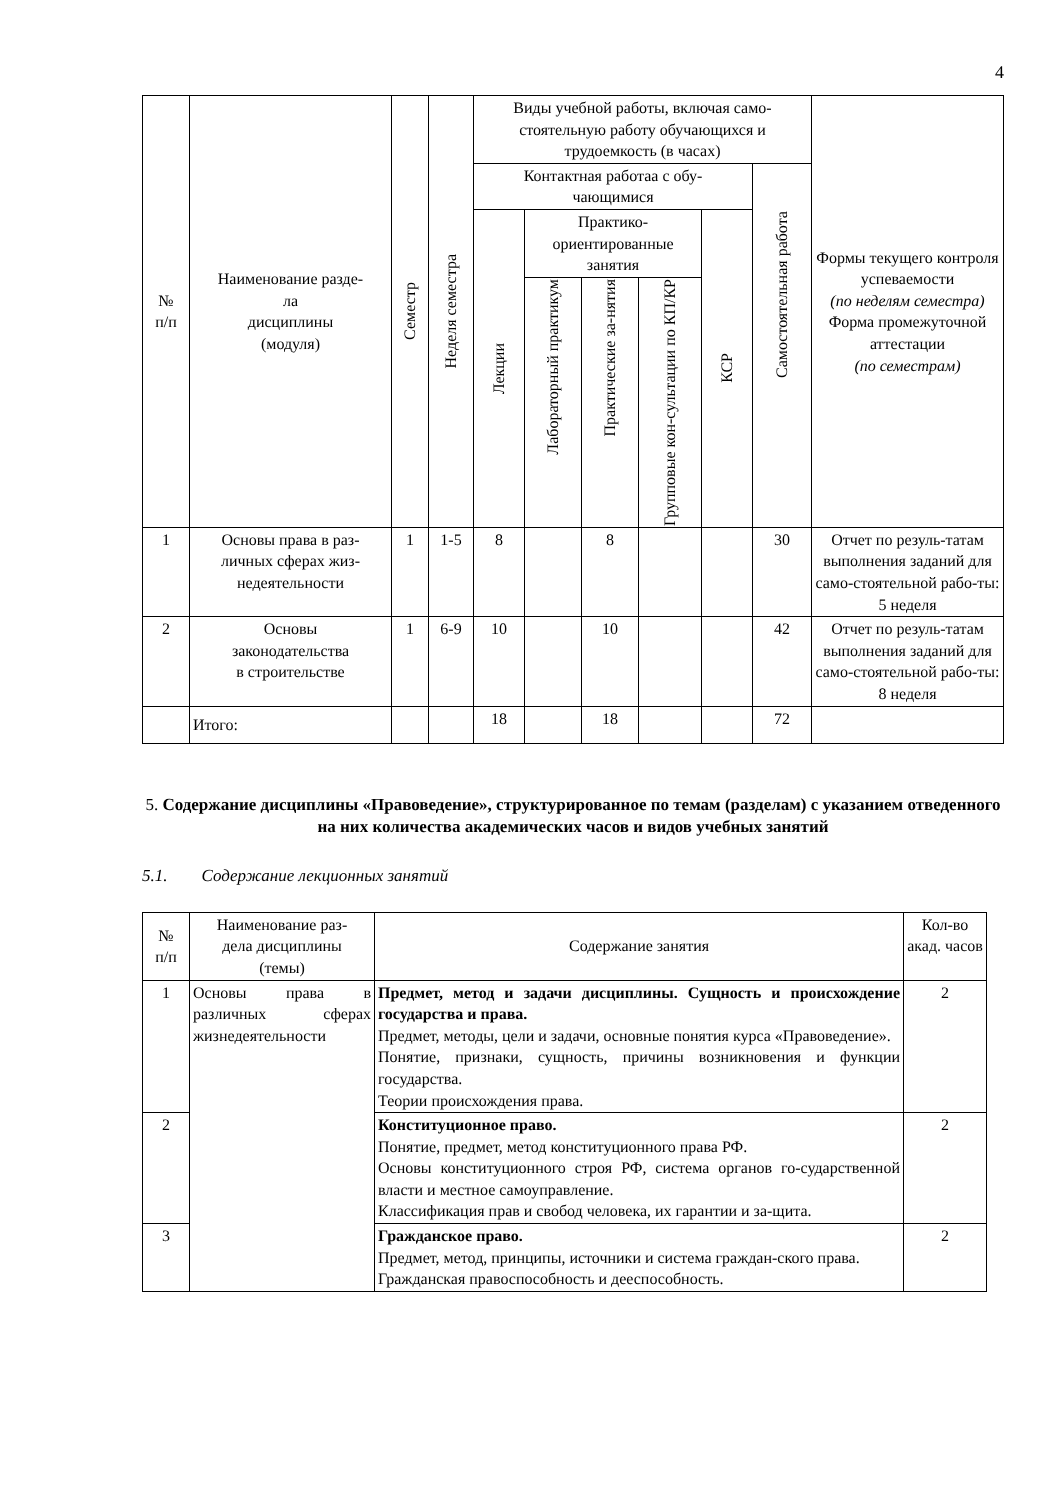4
| № п/п | Наименование разде- ла дисциплины (модуля) | Семестр | Неделя семестра | Виды учебной работы, включая само-стоятельную работу обучающихся и трудоемкость (в часах) | | | | | | Формы текущего контроля успеваемости (по неделям семестра) Форма промежуточной аттестации (по семестрам) |
| --- | --- | --- | --- | --- | --- | --- | --- | --- | --- | --- |
| | | | | Контактная работаа с обу- чающимися | | | | | Самостоятельная работа | |
| | | | | Лекции | Практико-ориентированные занятия | | | КСР | | |
| | | | | | Лабораторный практикум | Практические за-нятия | Групповые кон-сультации по КП/КР | | | |
| 1 | Основы права в раз- личных сферах жиз- недеятельности | 1 | 1-5 | 8 | | 8 | | | 30 | Отчет по резуль-татам выполнения заданий для само-стоятельной рабо-ты: 5 неделя |
| 2 | Основы законодательства в строительстве | 1 | 6-9 | 10 | | 10 | | | 42 | Отчет по резуль-татам выполнения заданий для само-стоятельной рабо-ты: 8 неделя |
| | Итого: | | | 18 | | 18 | | | 72 | |
5. Содержание дисциплины «Правоведение», структурированное по темам (разделам) с указанием отведенного на них количества академических часов и видов учебных занятий
5.1. Содержание лекционных занятий
| № п/п | Наименование раз- дела дисциплины (темы) | Содержание занятия | Кол-во акад. часов |
| --- | --- | --- | --- |
| 1 | Основы права в различных сферах жизнедеятельности | Предмет, метод и задачи дисциплины. Сущность и происхождение государства и права. Предмет, методы, цели и задачи, основные понятия курса «Правоведение». Понятие, признаки, сущность, причины возникновения и функции государства. Теории происхождения права. | 2 |
| 2 | | Конституционное право. Понятие, предмет, метод конституционного права РФ. Основы конституционного строя РФ, система органов го-сударственной власти и местное самоуправление. Классификация прав и свобод человека, их гарантии и за-щита. | 2 |
| 3 | | Гражданское право. Предмет, метод, принципы, источники и система граждан-ского права. Гражданская правоспособность и дееспособность. | 2 |